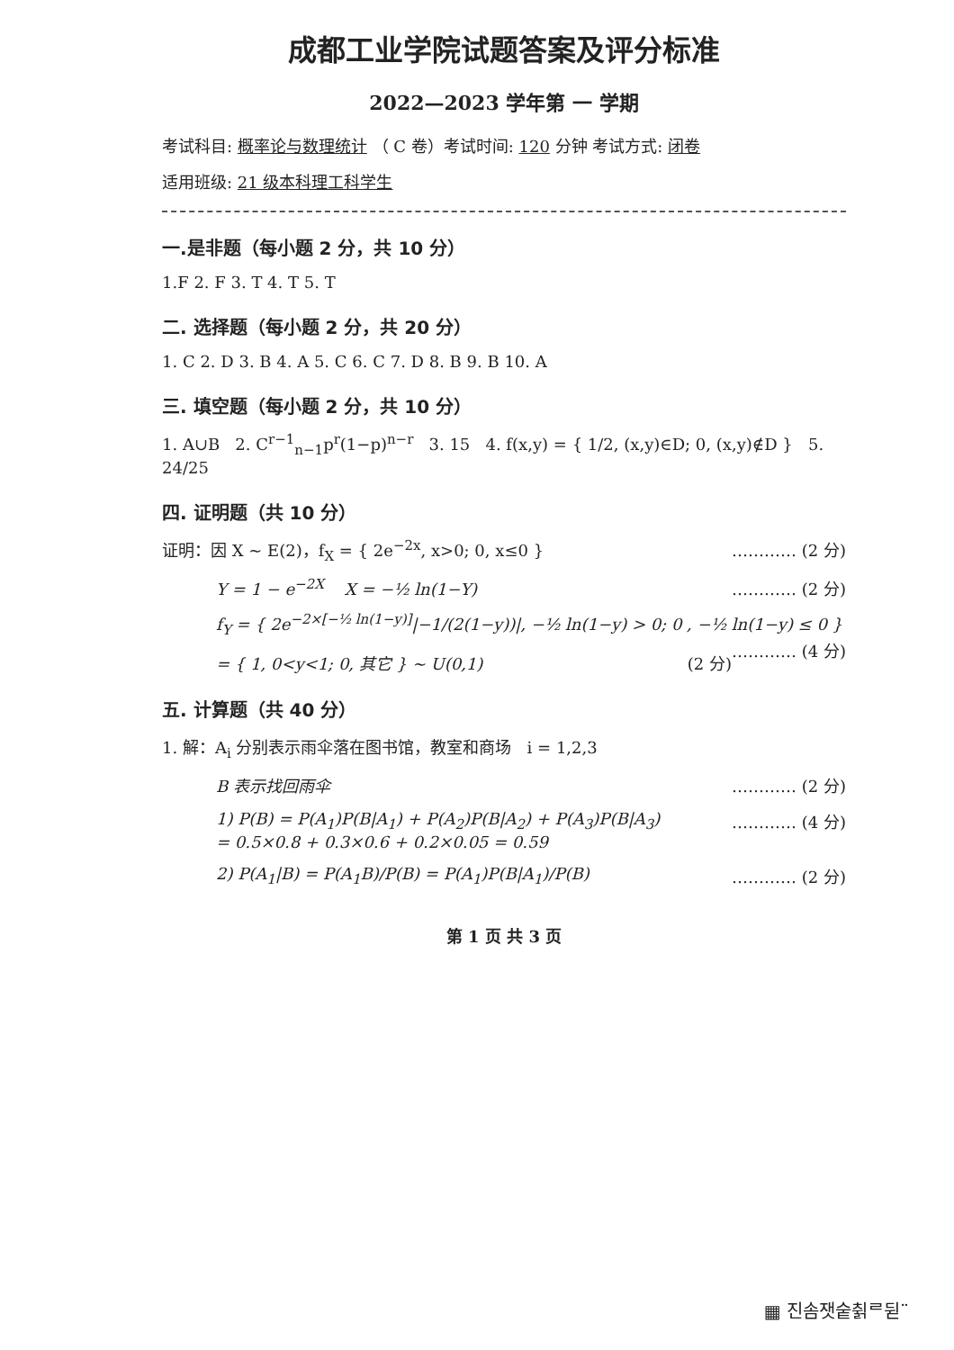成都工业学院试题答案及评分标准
2022—2023 学年第 一 学期
考试科目: 概率论与数理统计 （ C 卷）考试时间: 120 分钟 考试方式: 闭卷
适用班级: 21 级本科理工科学生
一.是非题（每小题 2 分，共 10 分）
1.F 2. F 3. T 4. T 5. T
二. 选择题（每小题 2 分，共 20 分）
1. C 2. D 3. B 4. A 5. C 6. C 7. D 8. B 9. B 10. A
三. 填空题（每小题 2 分，共 10 分）
1. A∪B 2. C<sup>r−1</sup><sub>n−1</sub>p<sup>r</sup>(1−p)<sup>n−r</sup> 3. 15 4. f(x,y) = { 1/2, (x,y)∈D; 0, (x,y)∉D } 5. 24/25
四. 证明题（共 10 分）
证明：因 X ~ E(2)，f<sub>X</sub> = { 2e<sup>−2x</sup>, x>0; 0, x≤0 } ………… (2 分)
Y = 1 − e<sup>−2X</sup> X = −½ ln(1−Y) ………… (2 分)
f<sub>Y</sub> = { 2e<sup>−2×[−½ ln(1−y)]</sup>|−1/(2(1−y))|, −½ ln(1−y) > 0; 0 , −½ ln(1−y) ≤ 0 } ………… (4 分)
= { 1, 0<y<1; 0, 其它 } ~ U(0,1) (2 分)
五. 计算题（共 40 分）
1. 解：A<sub>i</sub> 分别表示雨伞落在图书馆，教室和商场 i = 1,2,3
B 表示找回雨伞 ………… (2 分)
1) P(B) = P(A<sub>1</sub>)P(B|A<sub>1</sub>) + P(A<sub>2</sub>)P(B|A<sub>2</sub>) + P(A<sub>3</sub>)P(B|A<sub>3</sub>) ………… (4 分)
= 0.5×0.8 + 0.3×0.6 + 0.2×0.05 = 0.59
2) P(A<sub>1</sub>|B) = P(A<sub>1</sub>B)/P(B) = P(A<sub>1</sub>)P(B|A<sub>1</sub>)/P(B) ………… (2 分)
第 1 页 共 3 页
▦ 진솜잿숱췱ᄅ뒫¨